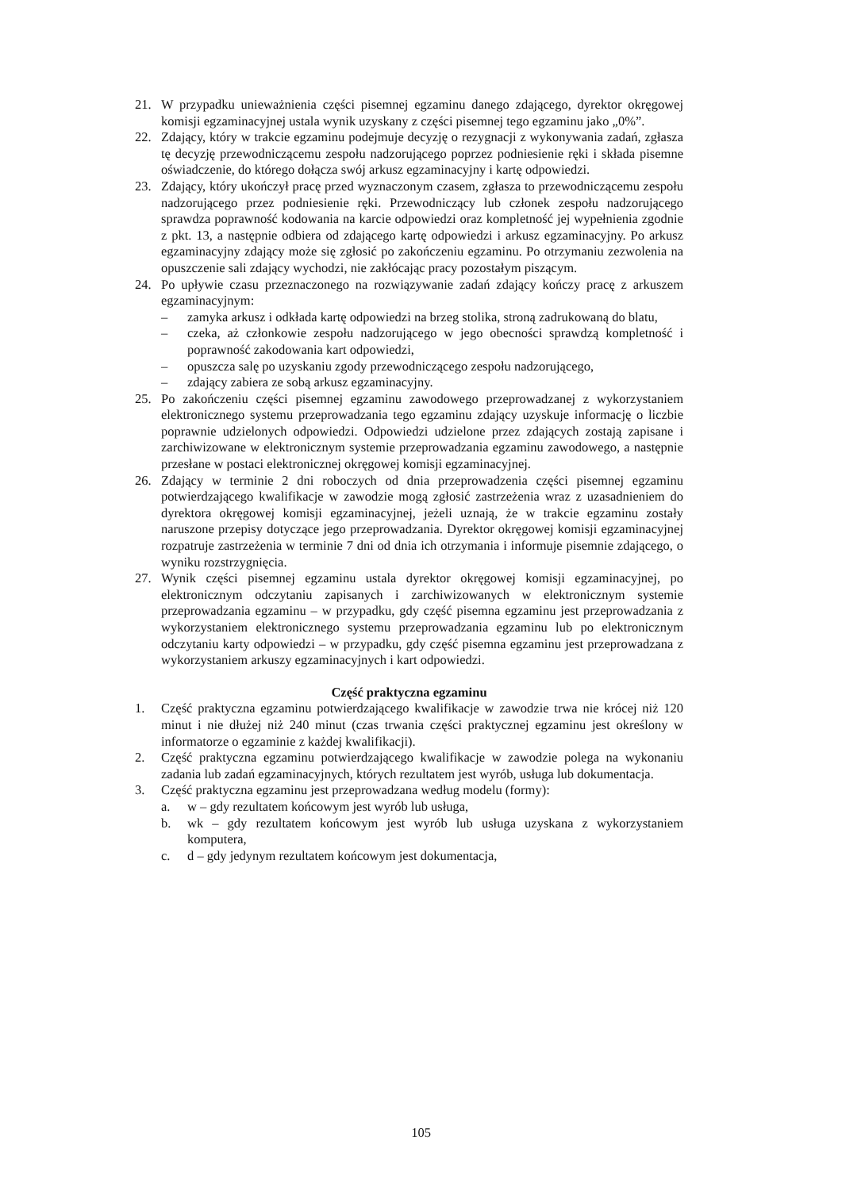21. W przypadku unieważnienia części pisemnej egzaminu danego zdającego, dyrektor okręgowej komisji egzaminacyjnej ustala wynik uzyskany z części pisemnej tego egzaminu jako „0%”.
22. Zdający, który w trakcie egzaminu podejmuje decyzję o rezygnacji z wykonywania zadań, zgłasza tę decyzję przewodniczącemu zespołu nadzorującego poprzez podniesienie ręki i składa pisemne oświadczenie, do którego dołącza swój arkusz egzaminacyjny i kartę odpowiedzi.
23. Zdający, który ukończył pracę przed wyznaczonym czasem, zgłasza to przewodniczącemu zespołu nadzorującego przez podniesienie ręki. Przewodniczący lub członek zespołu nadzorującego sprawdza poprawność kodowania na karcie odpowiedzi oraz kompletność jej wypełnienia zgodnie z pkt. 13, a następnie odbiera od zdającego kartę odpowiedzi i arkusz egzaminacyjny. Po arkusz egzaminacyjny zdający może się zgłosić po zakończeniu egzaminu. Po otrzymaniu zezwolenia na opuszczenie sali zdający wychodzi, nie zakłócając pracy pozostałym piszącym.
24. Po upływie czasu przeznaczonego na rozwiązywanie zadań zdający kończy pracę z arkuszem egzaminacyjnym:
– zamyka arkusz i odkłada kartę odpowiedzi na brzeg stolika, stroną zadrukowaną do blatu,
– czeka, aż członkowie zespołu nadzorującego w jego obecności sprawdzą kompletność i poprawność zakodowania kart odpowiedzi,
– opuszcza salę po uzyskaniu zgody przewodniczącego zespołu nadzorującego,
– zdający zabiera ze sobą arkusz egzaminacyjny.
25. Po zakończeniu części pisemnej egzaminu zawodowego przeprowadzanej z wykorzystaniem elektronicznego systemu przeprowadzania tego egzaminu zdający uzyskuje informację o liczbie poprawnie udzielonych odpowiedzi. Odpowiedzi udzielone przez zdających zostają zapisane i zarchiwizowane w elektronicznym systemie przeprowadzania egzaminu zawodowego, a następnie przesłane w postaci elektronicznej okręgowej komisji egzaminacyjnej.
26. Zdający w terminie 2 dni roboczych od dnia przeprowadzenia części pisemnej egzaminu potwierdzającego kwalifikacje w zawodzie mogą zgłosić zastrzeżenia wraz z uzasadnieniem do dyrektora okręgowej komisji egzaminacyjnej, jeżeli uznają, że w trakcie egzaminu zostały naruszone przepisy dotyczące jego przeprowadzania. Dyrektor okręgowej komisji egzaminacyjnej rozpatruje zastrzeżenia w terminie 7 dni od dnia ich otrzymania i informuje pisemnie zdającego, o wyniku rozstrzygnięcia.
27. Wynik części pisemnej egzaminu ustala dyrektor okręgowej komisji egzaminacyjnej, po elektronicznym odczytaniu zapisanych i zarchiwizowanych w elektronicznym systemie przeprowadzania egzaminu – w przypadku, gdy część pisemna egzaminu jest przeprowadzania z wykorzystaniem elektronicznego systemu przeprowadzania egzaminu lub po elektronicznym odczytaniu karty odpowiedzi – w przypadku, gdy część pisemna egzaminu jest przeprowadzana z wykorzystaniem arkuszy egzaminacyjnych i kart odpowiedzi.
Część praktyczna egzaminu
1. Część praktyczna egzaminu potwierdzającego kwalifikacje w zawodzie trwa nie krócej niż 120 minut i nie dłużej niż 240 minut (czas trwania części praktycznej egzaminu jest określony w informatorze o egzaminie z każdej kwalifikacji).
2. Część praktyczna egzaminu potwierdzającego kwalifikacje w zawodzie polega na wykonaniu zadania lub zadań egzaminacyjnych, których rezultatem jest wyrób, usługa lub dokumentacja.
3. Część praktyczna egzaminu jest przeprowadzana według modelu (formy):
a. w – gdy rezultatem końcowym jest wyrób lub usługa,
b. wk – gdy rezultatem końcowym jest wyrób lub usługa uzyskana z wykorzystaniem komputera,
c. d – gdy jedynym rezultatem końcowym jest dokumentacja,
105